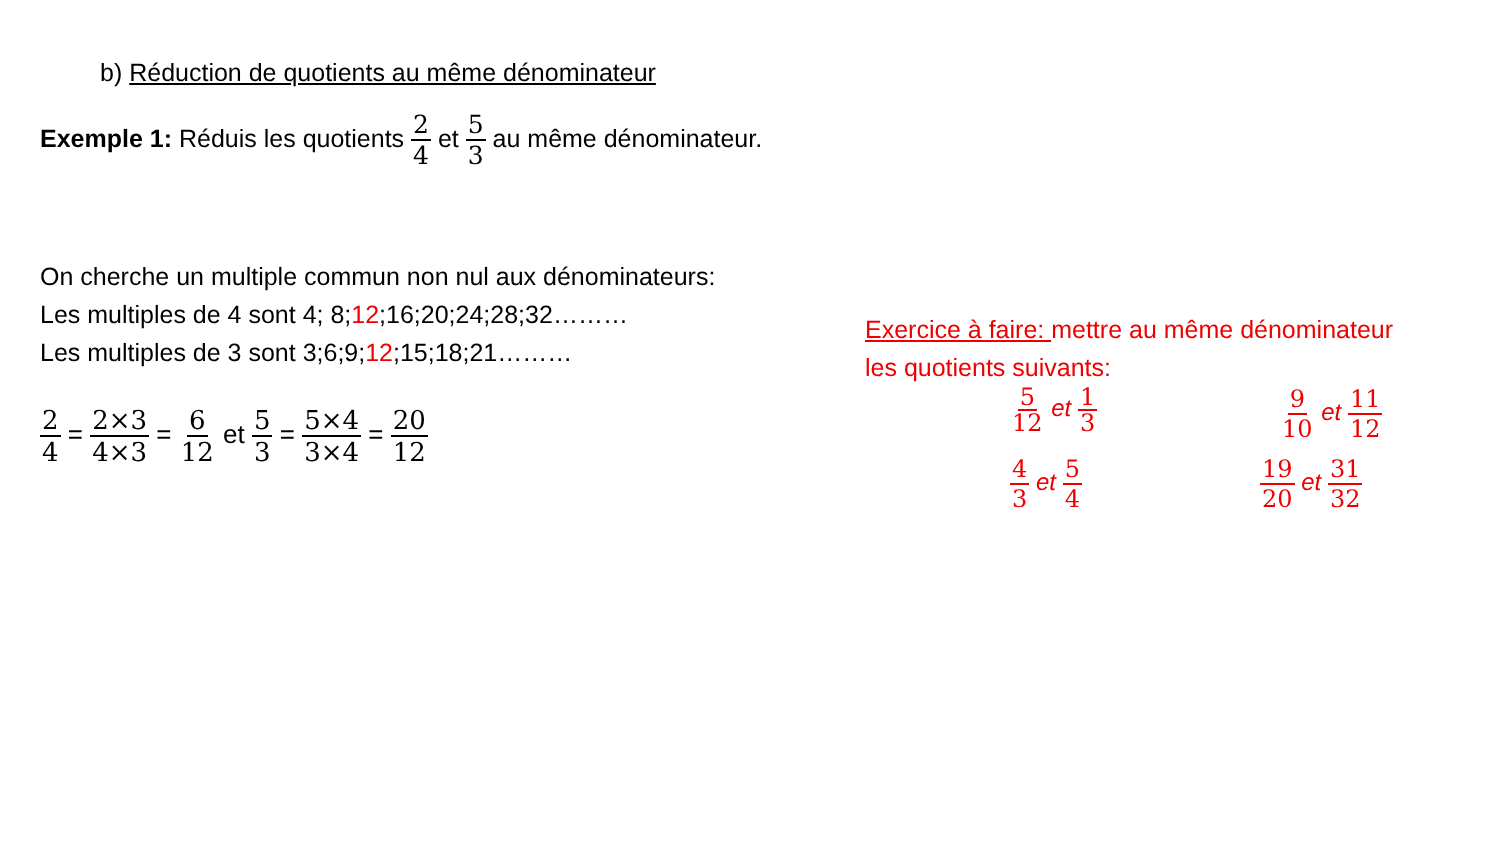b) Réduction de quotients au même dénominateur
Exemple 1: Réduis les quotients 2 4 et 5 3 au même dénominateur.
On cherche un multiple commun non nul aux dénominateurs:
Les multiples de 4 sont 4; 8;12;16;20;24;28;32………
Les multiples de 3 sont 3;6;9;12;15;18;21………
2 4 = 2×3 4×3 = 6 12 et 5 3 = 5×4 3×4 = 20 12
Exercice à faire: mettre au même dénominateur
les quotients suivants:
5 12 et 1 3 9 10 et 11 12
4 3 et 5 4 19 20 et 31 32